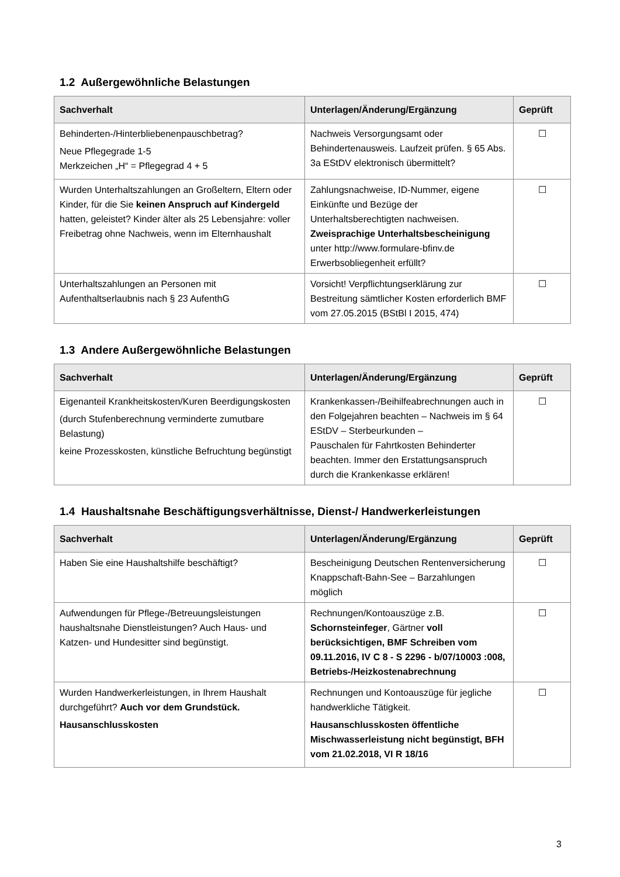1.2 Außergewöhnliche Belastungen
| Sachverhalt | Unterlagen/Änderung/Ergänzung | Geprüft |
| --- | --- | --- |
| Behinderten-/Hinterbliebenenpauschbetrag? Neue Pflegegrade 1-5 Merkzeichen „H“ = Pflegegrad 4 + 5 | Nachweis Versorgungsamt oder Behindertenausweis. Laufzeit prüfen. § 65 Abs. 3a EStDV elektronisch übermittelt? | ☐ |
| Wurden Unterhaltszahlungen an Großeltern, Eltern oder Kinder, für die Sie keinen Anspruch auf Kindergeld hatten, geleistet? Kinder älter als 25 Lebensjahre: voller Freibetrag ohne Nachweis, wenn im Elternhaushalt | Zahlungsnachweise, ID-Nummer, eigene Einkünfte und Bezüge der Unterhaltsberechtigten nachweisen. Zweisprachige Unterhaltsbescheinigung unter http://www.formulare-bfinv.de Erwerbsobliegenheit erfüllt? | ☐ |
| Unterhaltszahlungen an Personen mit Aufenthaltserlaubnis nach § 23 AufenthG | Vorsicht! Verpflichtungserklärung zur Bestreitung sämtlicher Kosten erforderlich BMF vom 27.05.2015 (BStBl I 2015, 474) | ☐ |
1.3 Andere Außergewöhnliche Belastungen
| Sachverhalt | Unterlagen/Änderung/Ergänzung | Geprüft |
| --- | --- | --- |
| Eigenanteil Krankheitskosten/Kuren Beerdigungskosten (durch Stufenberechnung verminderte zumutbare Belastung) keine Prozesskosten, künstliche Befruchtung begünstigt | Krankenkassen-/Beihilfeabrechnungen auch in den Folgejahren beachten – Nachweis im § 64 EStDV – Sterbeurkunden – Pauschalen für Fahrtkosten Behinderter beachten. Immer den Erstattungsanspruch durch die Krankenkasse erklären! | ☐ |
1.4 Haushaltsnahe Beschäftigungsverhältnisse, Dienst-/ Handwerkerleistungen
| Sachverhalt | Unterlagen/Änderung/Ergänzung | Geprüft |
| --- | --- | --- |
| Haben Sie eine Haushaltshilfe beschäftigt? | Bescheinigung Deutschen Rentenversicherung Knappschaft-Bahn-See – Barzahlungen möglich | ☐ |
| Aufwendungen für Pflege-/Betreuungsleistungen haushaltsnahe Dienstleistungen? Auch Haus- und Katzen- und Hundesitter sind begünstigt. | Rechnungen/Kontoauszüge z.B. Schornsteinfeger , Gärtner voll berücksichtigen, BMF Schreiben vom 09.11.2016, IV C 8 - S 2296 - b/07/10003 :008, Betriebs-/Heizkostenabrechnung | ☐ |
| Wurden Handwerkerleistungen, in Ihrem Haushalt durchgeführt? Auch vor dem Grundstück. Hausanschlusskosten | Rechnungen und Kontoauszüge für jegliche handwerkliche Tätigkeit. Hausanschlusskosten öffentliche Mischwasserleistung nicht begünstigt, BFH vom 21.02.2018, VI R 18/16 | ☐ |
3